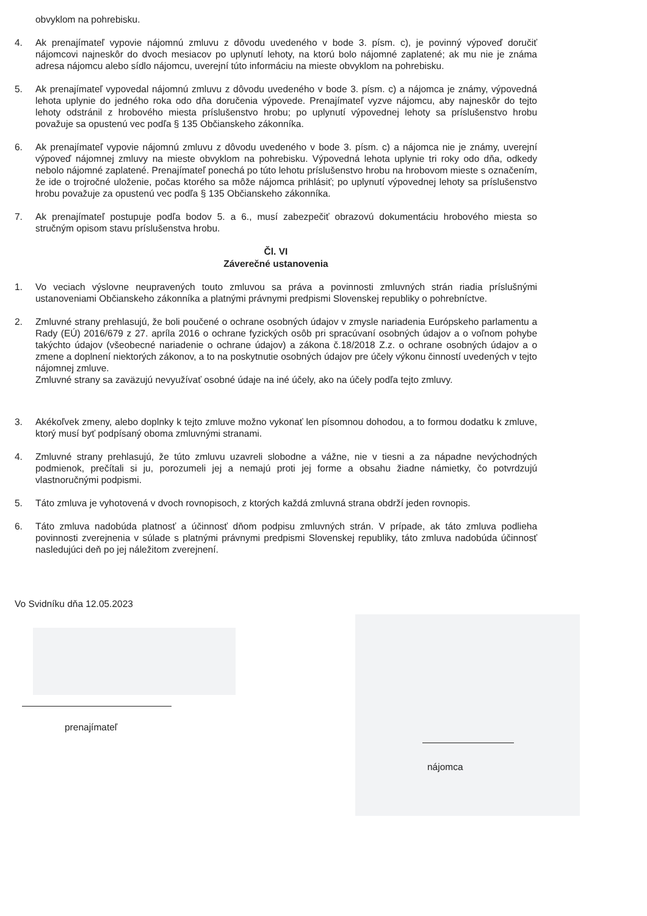obvyklom na pohrebisku.
4. Ak prenajímateľ vypovie nájomnú zmluvu z dôvodu uvedeného v bode 3. písm. c), je povinný výpoveď doručiť nájomcovi najneskôr do dvoch mesiacov po uplynutí lehoty, na ktorú bolo nájomné zaplatené; ak mu nie je známa adresa nájomcu alebo sídlo nájomcu, uverejní túto informáciu na mieste obvyklom na pohrebisku.
5. Ak prenajímateľ vypovedal nájomnú zmluvu z dôvodu uvedeného v bode 3. písm. c) a nájomca je známy, výpovedná lehota uplynie do jedného roka odo dňa doručenia výpovede. Prenajímateľ vyzve nájomcu, aby najneskôr do tejto lehoty odstránil z hrobového miesta príslušenstvo hrobu; po uplynutí výpovednej lehoty sa príslušenstvo hrobu považuje sa opustenú vec podľa § 135 Občianskeho zákonníka.
6. Ak prenajímateľ vypovie nájomnú zmluvu z dôvodu uvedeného v bode 3. písm. c) a nájomca nie je známy, uverejní výpoveď nájomnej zmluvy na mieste obvyklom na pohrebisku. Výpovedná lehota uplynie tri roky odo dňa, odkedy nebolo nájomné zaplatené. Prenajímateľ ponechá po túto lehotu príslušenstvo hrobu na hrobovom mieste s označením, že ide o trojročné uloženie, počas ktorého sa môže nájomca prihlásiť; po uplynutí výpovednej lehoty sa príslušenstvo hrobu považuje za opustenú vec podľa § 135 Občianskeho zákonníka.
7. Ak prenajímateľ postupuje podľa bodov 5. a 6., musí zabezpečiť obrazovú dokumentáciu hrobového miesta so stručným opisom stavu príslušenstva hrobu.
Čl. VI
Záverečné ustanovenia
1. Vo veciach výslovne neupravených touto zmluvou sa práva a povinnosti zmluvných strán riadia príslušnými ustanoveniami Občianskeho zákonníka a platnými právnymi predpismi Slovenskej republiky o pohrebníctve.
2. Zmluvné strany prehlasujú, že boli poučené o ochrane osobných údajov v zmysle nariadenia Európskeho parlamentu a Rady (EÚ) 2016/679 z 27. apríla 2016 o ochrane fyzických osôb pri spracúvaní osobných údajov a o voľnom pohybe takýchto údajov (všeobecné nariadenie o ochrane údajov) a zákona č.18/2018 Z.z. o ochrane osobných údajov a o zmene a doplnení niektorých zákonov, a to na poskytnutie osobných údajov pre účely výkonu činností uvedených v tejto nájomnej zmluve.
Zmluvné strany sa zaväzujú nevyužívať osobné údaje na iné účely, ako na účely podľa tejto zmluvy.
3. Akékoľvek zmeny, alebo doplnky k tejto zmluve možno vykonať len písomnou dohodou, a to formou dodatku k zmluve, ktorý musí byť podpísaný oboma zmluvnými stranami.
4. Zmluvné strany prehlasujú, že túto zmluvu uzavreli slobodne a vážne, nie v tiesni a za nápadne nevýchodných podmienok, prečítali si ju, porozumeli jej a nemajú proti jej forme a obsahu žiadne námietky, čo potvrdzujú vlastnoručnými podpismi.
5. Táto zmluva je vyhotovená v dvoch rovnopisoch, z ktorých každá zmluvná strana obdrží jeden rovnopis.
6. Táto zmluva nadobúda platnosť a účinnosť dňom podpisu zmluvných strán. V prípade, ak táto zmluva podlieha povinnosti zverejnenia v súlade s platnými právnymi predpismi Slovenskej republiky, táto zmluva nadobúda účinnosť nasledujúci deň po jej náležitom zverejnení.
Vo Svidníku dňa 12.05.2023
prenajímateľ
nájomca